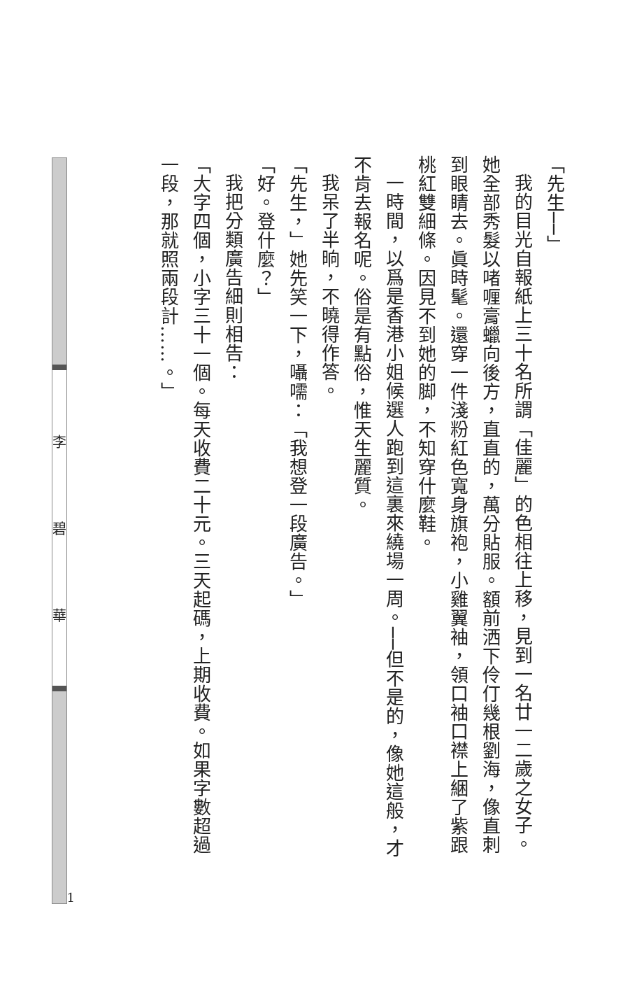「先生──」
我的目光自報紙上三十名所謂「佳麗」的色相往上移，見到一名廿一二歲之女子。她全部秀髮以啫喱膏蠟向後方，直直的，萬分貼服。額前洒下伶仃幾根劉海，像直刺到眼睛去。眞時髦。還穿一件淺粉紅色寬身旗袍，小雞翼袖，領口袖口襟上綑了紫跟桃紅雙細條。因見不到她的脚，不知穿什麼鞋。
一時間，以爲是香港小姐候選人跑到這裏來繞場一周。──但不是的，像她這般，才不肯去報名呢。俗是有點俗，惟天生麗質。
我呆了半晌，不曉得作答。
「先生，」她先笑一下，囁嚅：「我想登一段廣告。」
「好。登什麼？」
我把分類廣告細則相告：
「大字四個，小字三十一個。每天收費二十元。三天起碼，上期收費。如果字數超過一段，那就照兩段計……。」
1
李
碧
華